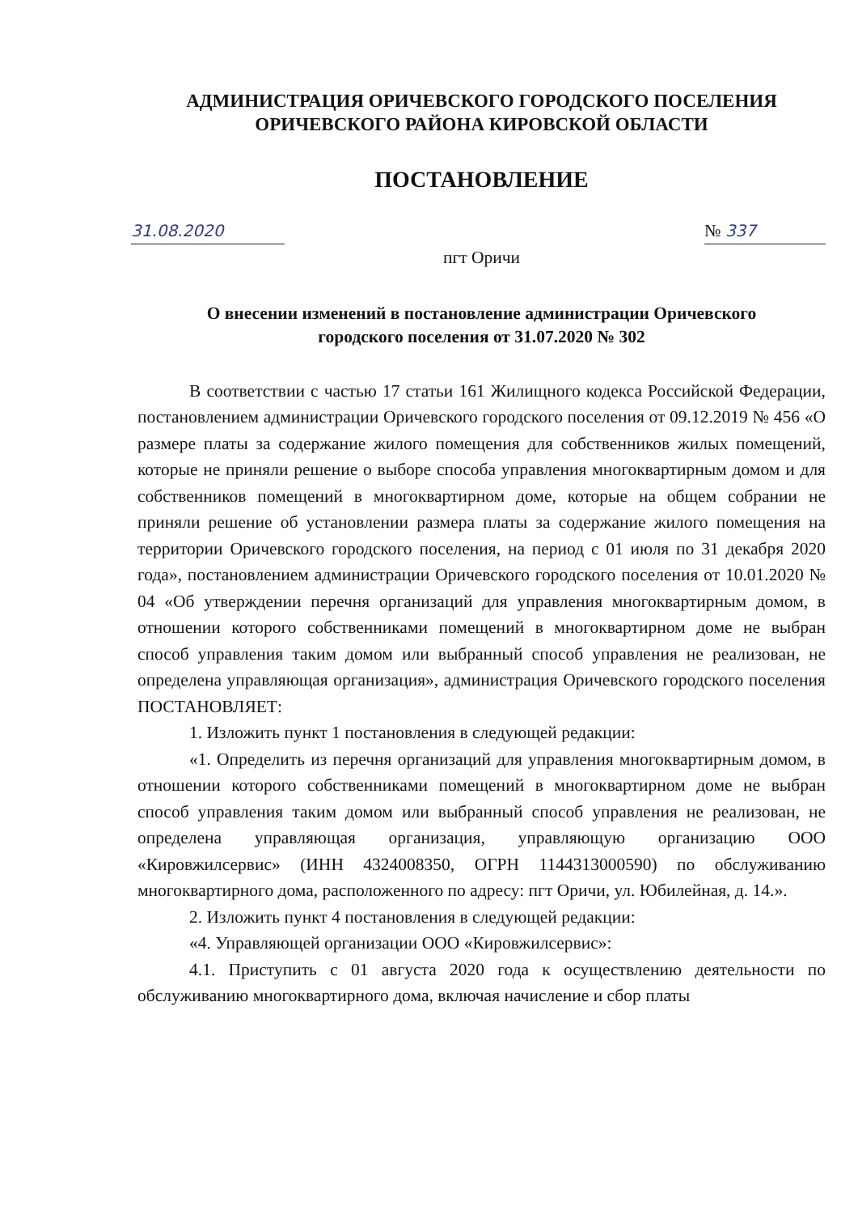АДМИНИСТРАЦИЯ ОРИЧЕВСКОГО ГОРОДСКОГО ПОСЕЛЕНИЯ
ОРИЧЕВСКОГО РАЙОНА КИРОВСКОЙ ОБЛАСТИ
ПОСТАНОВЛЕНИЕ
31.08.2020
№ 337
пгт Оричи
О внесении изменений в постановление администрации Оричевского
городского поселения от 31.07.2020 № 302
В соответствии с частью 17 статьи 161 Жилищного кодекса Российской Федерации, постановлением администрации Оричевского городского поселения от 09.12.2019 № 456 «О размере платы за содержание жилого помещения для собственников жилых помещений, которые не приняли решение о выборе способа управления многоквартирным домом и для собственников помещений в многоквартирном доме, которые на общем собрании не приняли решение об установлении размера платы за содержание жилого помещения на территории Оричевского городского поселения, на период с 01 июля по 31 декабря 2020 года», постановлением администрации Оричевского городского поселения от 10.01.2020 № 04 «Об утверждении перечня организаций для управления многоквартирным домом, в отношении которого собственниками помещений в многоквартирном доме не выбран способ управления таким домом или выбранный способ управления не реализован, не определена управляющая организация», администрация Оричевского городского поселения ПОСТАНОВЛЯЕТ:
1. Изложить пункт 1 постановления в следующей редакции:
«1. Определить из перечня организаций для управления многоквартирным домом, в отношении которого собственниками помещений в многоквартирном доме не выбран способ управления таким домом или выбранный способ управления не реализован, не определена управляющая организация, управляющую организацию ООО «Кировжилсервис» (ИНН 4324008350, ОГРН 1144313000590) по обслуживанию многоквартирного дома, расположенного по адресу: пгт Оричи, ул. Юбилейная, д. 14.».
2. Изложить пункт 4 постановления в следующей редакции:
«4. Управляющей организации ООО «Кировжилсервис»:
4.1. Приступить с 01 августа 2020 года к осуществлению деятельности по обслуживанию многоквартирного дома, включая начисление и сбор платы